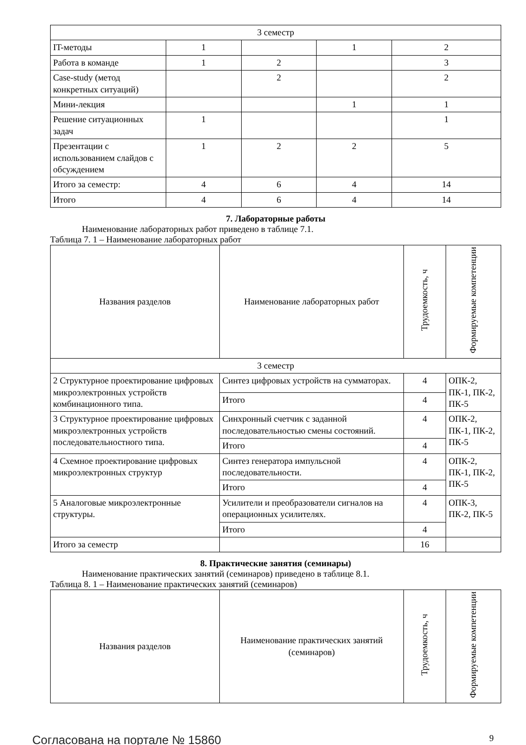| 3 семестр | | | | |
| IT-методы | 1 | | 1 | 2 |
| Работа в команде | 1 | 2 | | 3 |
| Case-study (метод конкретных ситуаций) | | 2 | | 2 |
| Мини-лекция | | | 1 | 1 |
| Решение ситуационных задач | 1 | | | 1 |
| Презентации с использованием слайдов с обсуждением | 1 | 2 | 2 | 5 |
| Итого за семестр: | 4 | 6 | 4 | 14 |
| Итого | 4 | 6 | 4 | 14 |
7. Лабораторные работы
Наименование лабораторных работ приведено в таблице 7.1.
Таблица 7. 1 – Наименование лабораторных работ
| Названия разделов | Наименование лабораторных работ | Трудоемкость, ч | Формируемые компетенции |
| --- | --- | --- | --- |
| 3 семестр | | | |
| 2 Структурное проектирование цифровых микроэлектронных устройств комбинационного типа. | Синтез цифровых устройств на сумматорах. | 4 | ОПК-2, ПК-1, ПК-2, ПК-5 |
| | Итого | 4 | |
| 3 Структурное проектирование цифровых микроэлектронных устройств последовательностного типа. | Синхронный счетчик с заданной последовательностью смены состояний. | 4 | ОПК-2, ПК-1, ПК-2, ПК-5 |
| | Итого | 4 | |
| 4 Схемное проектирование цифровых микроэлектронных структур | Синтез генератора импульсной последовательности. | 4 | ОПК-2, ПК-1, ПК-2, ПК-5 |
| | Итого | 4 | |
| 5 Аналоговые микроэлектронные структуры. | Усилители и преобразователи сигналов на операционных усилителях. | 4 | ОПК-3, ПК-2, ПК-5 |
| | Итого | 4 | |
| Итого за семестр | | 16 | |
8. Практические занятия (семинары)
Наименование практических занятий (семинаров) приведено в таблице 8.1.
Таблица 8. 1 – Наименование практических занятий (семинаров)
| Названия разделов | Наименование практических занятий (семинаров) | Трудоемкость, ч | Формируемые компетенции |
| --- | --- | --- | --- |
Согласована на портале № 15860 9